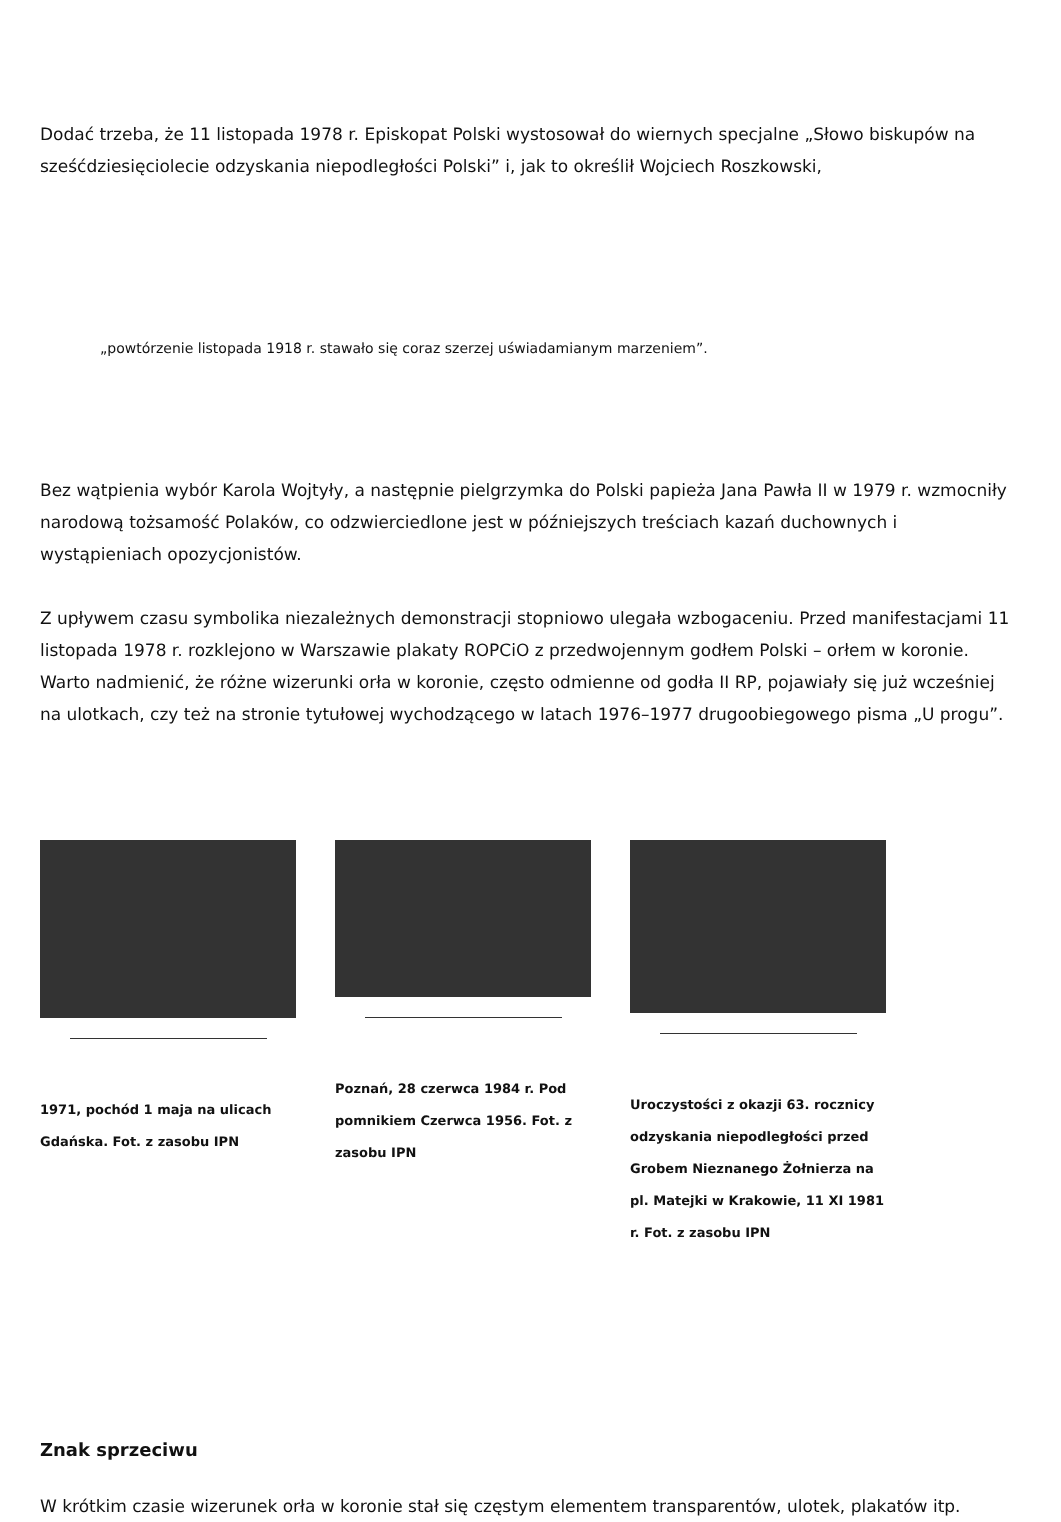Dodać trzeba, że 11 listopada 1978 r. Episkopat Polski wystosował do wiernych specjalne „Słowo biskupów na sześćdziesięciolecie odzyskania niepodległości Polski” i, jak to określił Wojciech Roszkowski,
„powtórzenie listopada 1918 r. stawało się coraz szerzej uświadamianym marzeniem”.
Bez wątpienia wybór Karola Wojtyły, a następnie pielgrzymka do Polski papieża Jana Pawła II w 1979 r. wzmocniły narodową tożsamość Polaków, co odzwierciedlone jest w późniejszych treściach kazań duchownych i wystąpieniach opozycjonistów.
Z upływem czasu symbolika niezależnych demonstracji stopniowo ulegała wzbogaceniu. Przed manifestacjami 11 listopada 1978 r. rozklejono w Warszawie plakaty ROPCiO z przedwojennym godłem Polski – orłem w koronie. Warto nadmienić, że różne wizerunki orła w koronie, często odmienne od godła II RP, pojawiały się już wcześniej na ulotkach, czy też na stronie tytułowej wychodzącego w latach 1976–1977 drugoobiegowego pisma „U progu”.
1971, pochód 1 maja na ulicach Gdańska. Fot. z zasobu IPN
Poznań, 28 czerwca 1984 r. Pod pomnikiem Czerwca 1956. Fot. z zasobu IPN
Uroczystości z okazji 63. rocznicy odzyskania niepodległości przed Grobem Nieznanego Żołnierza na pl. Matejki w Krakowie, 11 XI 1981 r. Fot. z zasobu IPN
Znak sprzeciwu
W krótkim czasie wizerunek orła w koronie stał się częstym elementem transparentów, ulotek, plakatów itp.